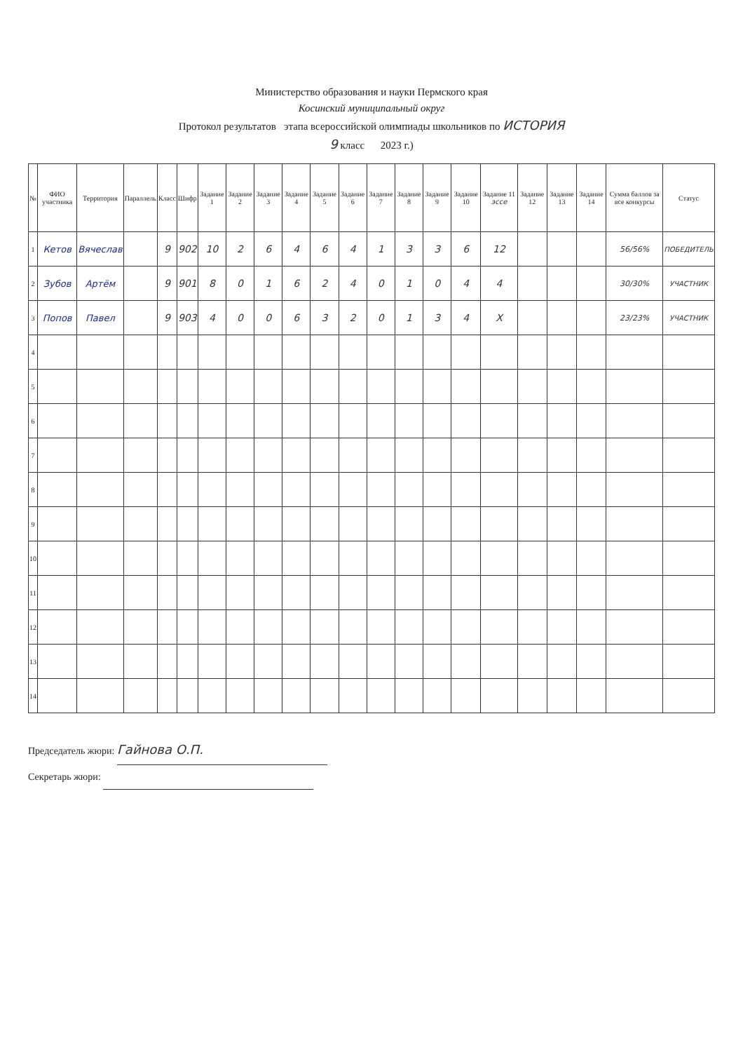Министерство образования и науки Пермского края
Косинский муниципальный округ
Протокол результатов этапа всероссийской олимпиады школьников по ИСТОРИЯ
9 класс 2023 г.)
| № | ФИО участника | Территория | Параллель | Класс | Шифр | Задание 1 | Задание 2 | Задание 3 | Задание 4 | Задание 5 | Задание 6 | Задание 7 | Задание 8 | Задание 9 | Задание 10 | Задание 11 эссе | Задание 12 | Задание 13 | Задание 14 | Сумма баллов за все конкурсы | Статус |
| --- | --- | --- | --- | --- | --- | --- | --- | --- | --- | --- | --- | --- | --- | --- | --- | --- | --- | --- | --- | --- | --- |
| 1 | Кетов | Вячеслав | | 9 | 902 | 10 | 2 | 6 | 4 | 6 | 4 | 1 | 3 | 3 | 6 | 12 | | | | 56/56% | ПОБЕДИТЕЛЬ |
| 2 | Зубов | Артём | | 9 | 901 | 8 | 0 | 1 | 6 | 2 | 4 | 0 | 1 | 0 | 4 | 4 | | | | 30/30% | УЧАСТНИК |
| 3 | Попов | Павел | | 9 | 903 | 4 | 0 | 0 | 6 | 3 | 2 | 0 | 1 | 3 | 4 | X | | | | 23/23% | УЧАСТНИК |
| 4 | | | | | | | | | | | | | | | | | | | | | |
| 5 | | | | | | | | | | | | | | | | | | | | | |
| 6 | | | | | | | | | | | | | | | | | | | | | |
| 7 | | | | | | | | | | | | | | | | | | | | | |
| 8 | | | | | | | | | | | | | | | | | | | | | |
| 9 | | | | | | | | | | | | | | | | | | | | | |
| 10 | | | | | | | | | | | | | | | | | | | | | |
| 11 | | | | | | | | | | | | | | | | | | | | | |
| 12 | | | | | | | | | | | | | | | | | | | | | |
| 13 | | | | | | | | | | | | | | | | | | | | | |
| 14 | | | | | | | | | | | | | | | | | | | | | |
Председатель жюри: Гайнова О.П.
Секретарь жюри: